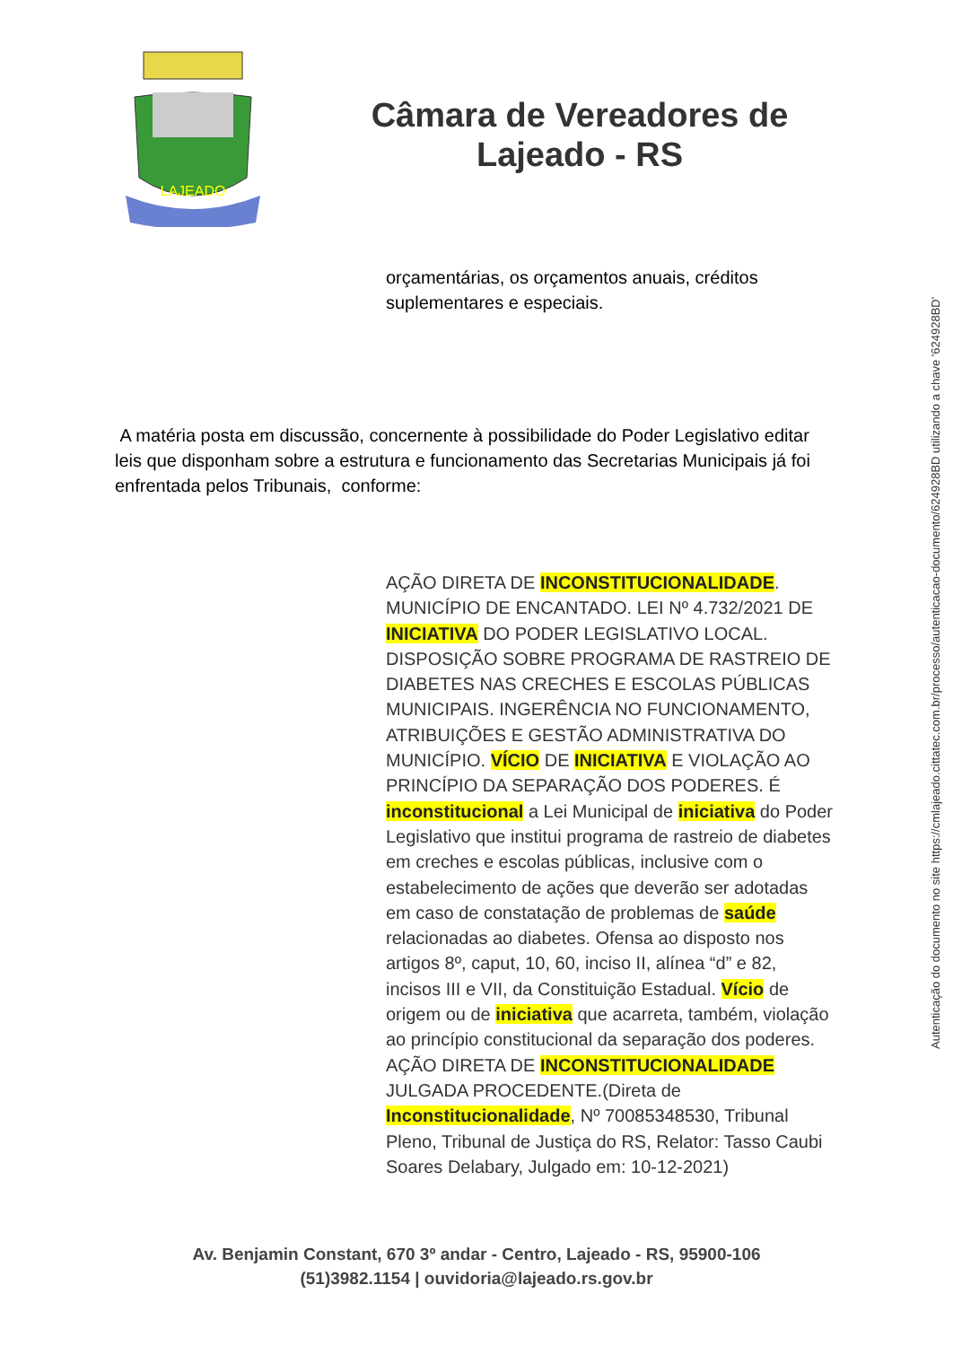LAJEADO
Câmara de Vereadores de
Lajeado - RS
orçamentárias, os orçamentos anuais, créditos suplementares e especiais.
A matéria posta em discussão, concernente à possibilidade do Poder Legislativo editar leis que disponham sobre a estrutura e funcionamento das Secretarias Municipais já foi enfrentada pelos Tribunais, conforme:
AÇÃO DIRETA DE INCONSTITUCIONALIDADE. MUNICÍPIO DE ENCANTADO. LEI Nº 4.732/2021 DE INICIATIVA DO PODER LEGISLATIVO LOCAL. DISPOSIÇÃO SOBRE PROGRAMA DE RASTREIO DE DIABETES NAS CRECHES E ESCOLAS PÚBLICAS MUNICIPAIS. INGERÊNCIA NO FUNCIONAMENTO, ATRIBUIÇÕES E GESTÃO ADMINISTRATIVA DO MUNICÍPIO. VÍCIO DE INICIATIVA E VIOLAÇÃO AO PRINCÍPIO DA SEPARAÇÃO DOS PODERES. É inconstitucional a Lei Municipal de iniciativa do Poder Legislativo que institui programa de rastreio de diabetes em creches e escolas públicas, inclusive com o estabelecimento de ações que deverão ser adotadas em caso de constatação de problemas de saúde relacionadas ao diabetes. Ofensa ao disposto nos artigos 8º, caput, 10, 60, inciso II, alínea “d” e 82, incisos III e VII, da Constituição Estadual. Vício de origem ou de iniciativa que acarreta, também, violação ao princípio constitucional da separação dos poderes. AÇÃO DIRETA DE INCONSTITUCIONALIDADE JULGADA PROCEDENTE.(Direta de Inconstitucionalidade, Nº 70085348530, Tribunal Pleno, Tribunal de Justiça do RS, Relator: Tasso Caubi Soares Delabary, Julgado em: 10-12-2021)
Av. Benjamin Constant, 670 3º andar - Centro, Lajeado - RS, 95900-106
(51)3982.1154 | ouvidoria@lajeado.rs.gov.br
Autenticação do documento no site https://cmlajeado.cittatec.com.br/processo/autenticacao-documento/624928BD utilizando a chave '624928BD'